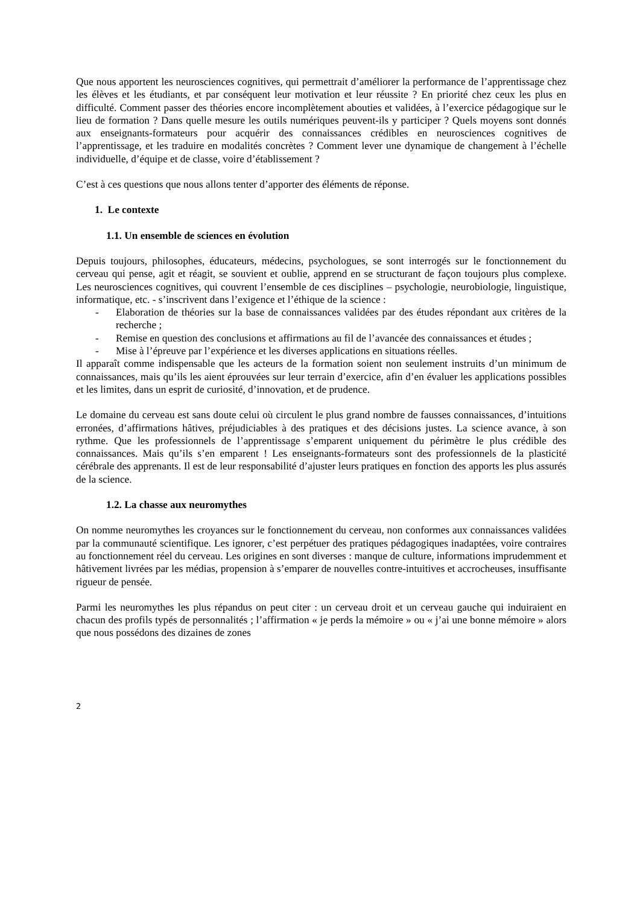Que nous apportent les neurosciences cognitives, qui permettrait d’améliorer la performance de l’apprentissage chez les élèves et les étudiants, et par conséquent leur motivation et leur réussite ? En priorité chez ceux les plus en difficulté. Comment passer des théories encore incomplètement abouties et validées, à l’exercice pédagogique sur le lieu de formation ? Dans quelle mesure les outils numériques peuvent-ils y participer ? Quels moyens sont donnés aux enseignants-formateurs pour acquérir des connaissances crédibles en neurosciences cognitives de l’apprentissage, et les traduire en modalités concrètes ? Comment lever une dynamique de changement à l’échelle individuelle, d’équipe et de classe, voire d’établissement ?
C’est à ces questions que nous allons tenter d’apporter des éléments de réponse.
1. Le contexte
1.1. Un ensemble de sciences en évolution
Depuis toujours, philosophes, éducateurs, médecins, psychologues, se sont interrogés sur le fonctionnement du cerveau qui pense, agit et réagit, se souvient et oublie, apprend en se structurant de façon toujours plus complexe. Les neurosciences cognitives, qui couvrent l’ensemble de ces disciplines – psychologie, neurobiologie, linguistique, informatique, etc. - s’inscrivent dans l’exigence et l’éthique de la science :
- Elaboration de théories sur la base de connaissances validées par des études répondant aux critères de la recherche ;
- Remise en question des conclusions et affirmations au fil de l’avancée des connaissances et études ;
- Mise à l’épreuve par l’expérience et les diverses applications en situations réelles.
Il apparaît comme indispensable que les acteurs de la formation soient non seulement instruits d’un minimum de connaissances, mais qu’ils les aient éprouvées sur leur terrain d’exercice, afin d’en évaluer les applications possibles et les limites, dans un esprit de curiosité, d’innovation, et de prudence.
Le domaine du cerveau est sans doute celui où circulent le plus grand nombre de fausses connaissances, d’intuitions erronées, d’affirmations hâtives, préjudiciables à des pratiques et des décisions justes. La science avance, à son rythme. Que les professionnels de l’apprentissage s’emparent uniquement du périmètre le plus crédible des connaissances. Mais qu’ils s’en emparent ! Les enseignants-formateurs sont des professionnels de la plasticité cérébrale des apprenants. Il est de leur responsabilité d’ajuster leurs pratiques en fonction des apports les plus assurés de la science.
1.2. La chasse aux neuromythes
On nomme neuromythes les croyances sur le fonctionnement du cerveau, non conformes aux connaissances validées par la communauté scientifique. Les ignorer, c’est perpétuer des pratiques pédagogiques inadaptées, voire contraires au fonctionnement réel du cerveau. Les origines en sont diverses : manque de culture, informations imprudemment et hâtivement livrées par les médias, propension à s’emparer de nouvelles contre-intuitives et accrocheuses, insuffisante rigueur de pensée.
Parmi les neuromythes les plus répandus on peut citer : un cerveau droit et un cerveau gauche qui induiraient en chacun des profils typés de personnalités ; l’affirmation « je perds la mémoire » ou « j’ai une bonne mémoire » alors que nous possédons des dizaines de zones
2